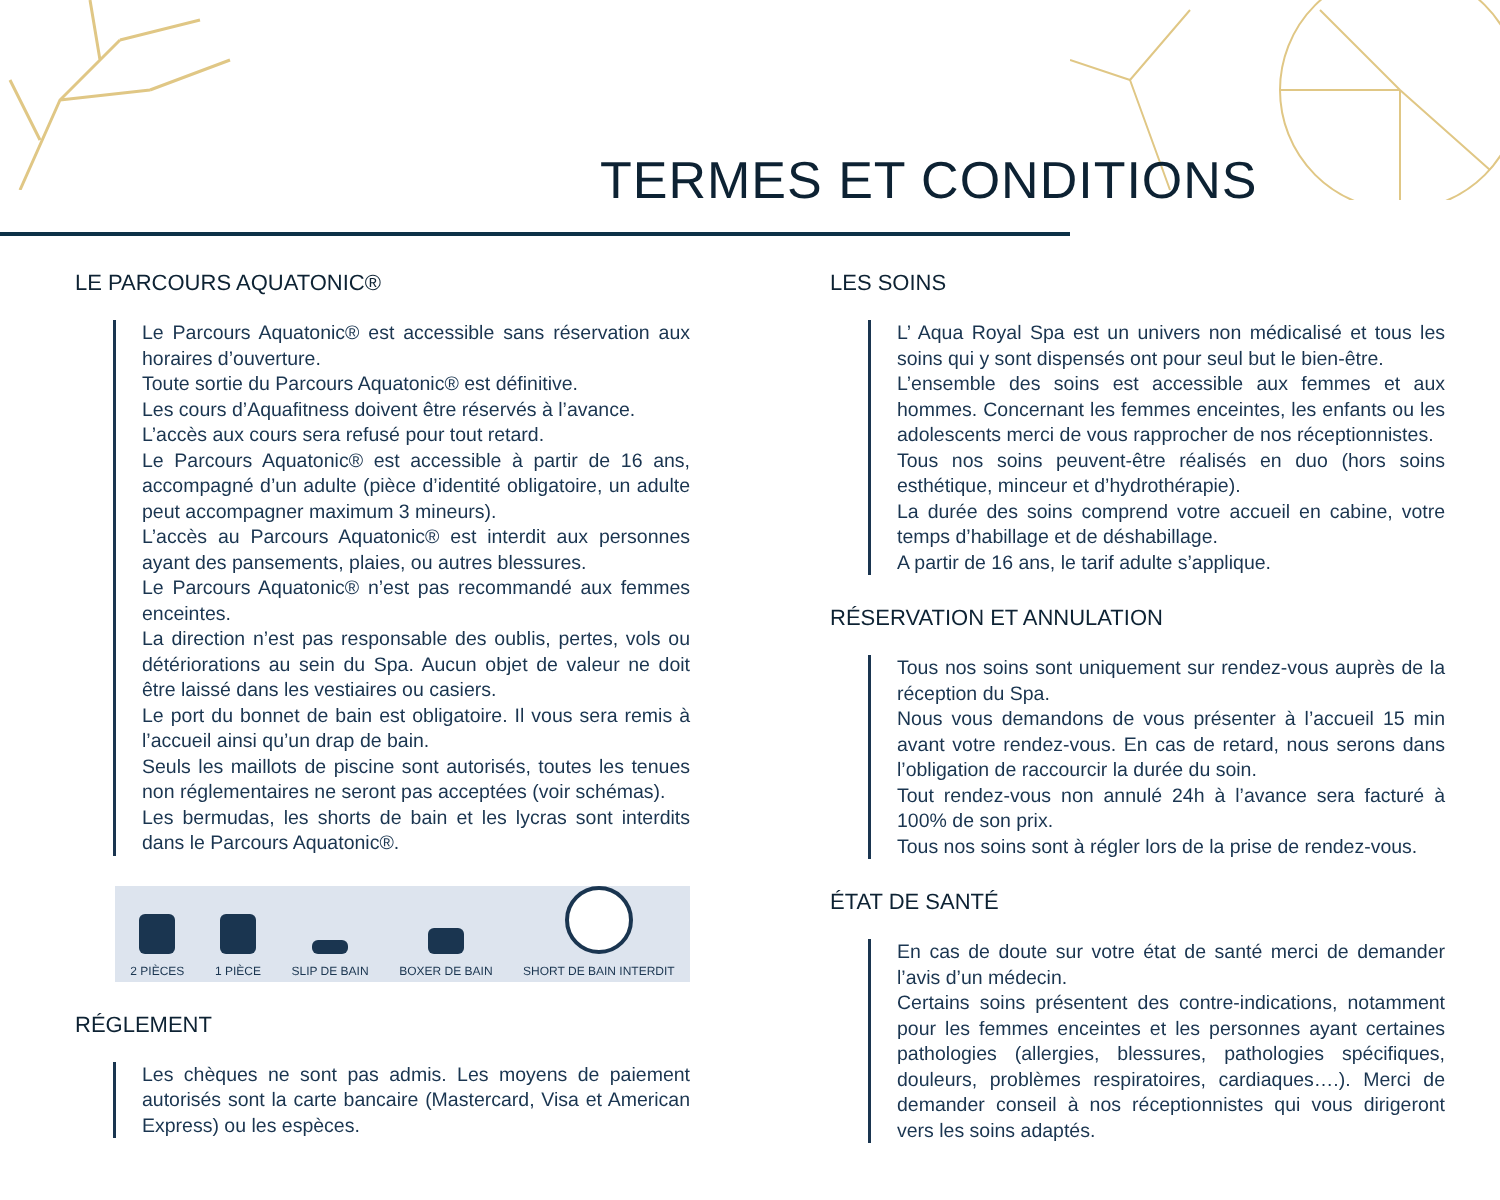TERMES ET CONDITIONS
LE PARCOURS AQUATONIC®
Le Parcours Aquatonic® est accessible sans réservation aux horaires d’ouverture.
Toute sortie du Parcours Aquatonic® est définitive.
Les cours d’Aquafitness doivent être réservés à l’avance.
L’accès aux cours sera refusé pour tout retard.
Le Parcours Aquatonic® est accessible à partir de 16 ans, accompagné d’un adulte (pièce d’identité obligatoire, un adulte peut accompagner maximum 3 mineurs).
L’accès au Parcours Aquatonic® est interdit aux personnes ayant des pansements, plaies, ou autres blessures.
Le Parcours Aquatonic® n’est pas recommandé aux femmes enceintes.
La direction n’est pas responsable des oublis, pertes, vols ou détériorations au sein du Spa. Aucun objet de valeur ne doit être laissé dans les vestiaires ou casiers.
Le port du bonnet de bain est obligatoire. Il vous sera remis à l’accueil ainsi qu’un drap de bain.
Seuls les maillots de piscine sont autorisés, toutes les tenues non réglementaires ne seront pas acceptées (voir schémas).
Les bermudas, les shorts de bain et les lycras sont interdits dans le Parcours Aquatonic®.
2 PIÈCES
1 PIÈCE
SLIP DE BAIN
BOXER DE BAIN
SHORT DE BAIN INTERDIT
RÉGLEMENT
Les chèques ne sont pas admis. Les moyens de paiement autorisés sont la carte bancaire (Mastercard, Visa et American Express) ou les espèces.
LES SOINS
L’ Aqua Royal Spa est un univers non médicalisé et tous les soins qui y sont dispensés ont pour seul but le bien-être.
L’ensemble des soins est accessible aux femmes et aux hommes. Concernant les femmes enceintes, les enfants ou les adolescents merci de vous rapprocher de nos réceptionnistes.
Tous nos soins peuvent-être réalisés en duo (hors soins esthétique, minceur et d’hydrothérapie).
La durée des soins comprend votre accueil en cabine, votre temps d’habillage et de déshabillage.
A partir de 16 ans, le tarif adulte s’applique.
RÉSERVATION ET ANNULATION
Tous nos soins sont uniquement sur rendez-vous auprès de la réception du Spa.
Nous vous demandons de vous présenter à l’accueil 15 min avant votre rendez-vous. En cas de retard, nous serons dans l’obligation de raccourcir la durée du soin.
Tout rendez-vous non annulé 24h à l’avance sera facturé à 100% de son prix.
Tous nos soins sont à régler lors de la prise de rendez-vous.
ÉTAT DE SANTÉ
En cas de doute sur votre état de santé merci de demander l’avis d’un médecin.
Certains soins présentent des contre-indications, notamment pour les femmes enceintes et les personnes ayant certaines pathologies (allergies, blessures, pathologies spécifiques, douleurs, problèmes respiratoires, cardiaques….). Merci de demander conseil à nos réceptionnistes qui vous dirigeront vers les soins adaptés.